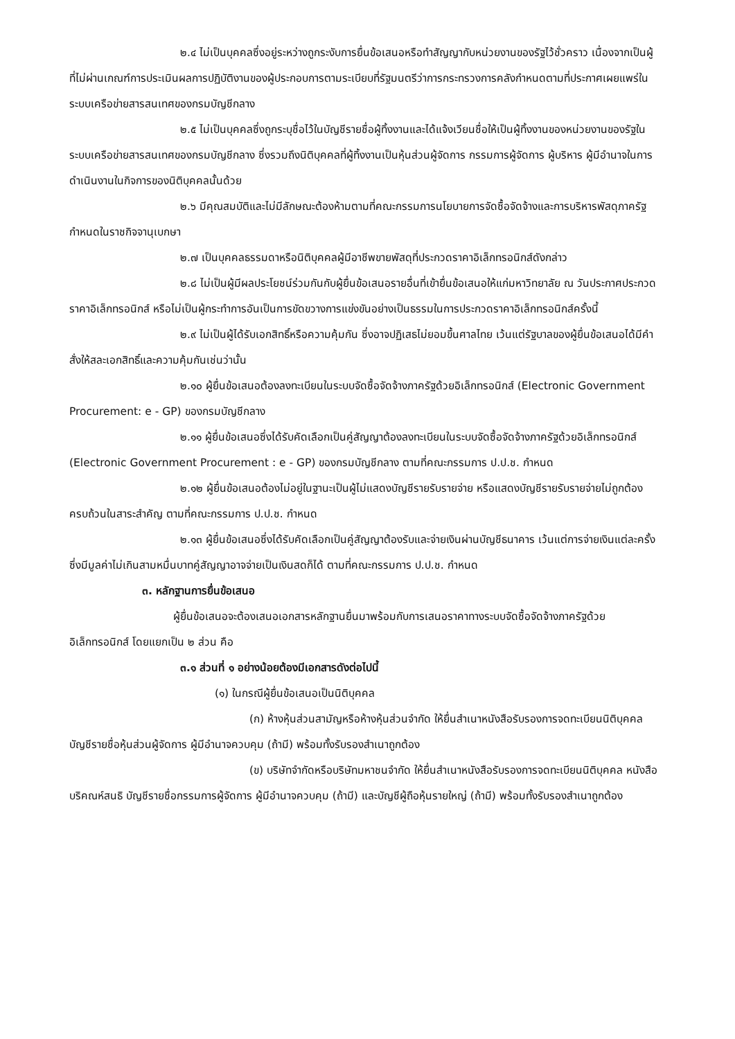๒.๔ ไม่เป็นบุคคลซึ่งอยู่ระหว่างถูกระงับการยื่นข้อเสนอหรือทำสัญญากับหน่วยงานของรัฐไว้ชั่วคราว เนื่องจากเป็นผู้ที่ไม่ผ่านเกณฑ์การประเมินผลการปฏิบัติงานของผู้ประกอบการตามระเบียบที่รัฐมนตรีว่าการกระทรวงการคลังกำหนดตามที่ประกาศเผยแพร่ในระบบเครือข่ายสารสนเทศของกรมบัญชีกลาง
๒.๕ ไม่เป็นบุคคลซึ่งถูกระบุชื่อไว้ในบัญชีรายชื่อผู้ทิ้งงานและได้แจ้งเวียนชื่อให้เป็นผู้ทิ้งงานของหน่วยงานของรัฐในระบบเครือข่ายสารสนเทศของกรมบัญชีกลาง ซึ่งรวมถึงนิติบุคคลที่ผู้ทิ้งงานเป็นหุ้นส่วนผู้จัดการ กรรมการผู้จัดการ ผู้บริหาร ผู้มีอำนาจในการดำเนินงานในกิจการของนิติบุคคลนั้นด้วย
๒.๖ มีคุณสมบัติและไม่มีลักษณะต้องห้ามตามที่คณะกรรมการนโยบายการจัดซื้อจัดจ้างและการบริหารพัสดุภาครัฐกำหนดในราชกิจจานุเบกษา
๒.๗ เป็นบุคคลธรรมดาหรือนิติบุคคลผู้มีอาชีพขายพัสดุที่ประกวดราคาอิเล็กทรอนิกส์ดังกล่าว
๒.๘ ไม่เป็นผู้มีผลประโยชน์ร่วมกันกับผู้ยื่นข้อเสนอรายอื่นที่เข้ายื่นข้อเสนอให้แก่มหาวิทยาลัย ณ วันประกาศประกวดราคาอิเล็กทรอนิกส์ หรือไม่เป็นผู้กระทำการอันเป็นการขัดขวางการแข่งขันอย่างเป็นธรรมในการประกวดราคาอิเล็กทรอนิกส์ครั้งนี้
๒.๙ ไม่เป็นผู้ได้รับเอกสิทธิ์หรือความคุ้มกัน ซึ่งอาจปฏิเสธไม่ยอมขึ้นศาลไทย เว้นแต่รัฐบาลของผู้ยื่นข้อเสนอได้มีคำสั่งให้สละเอกสิทธิ์และความคุ้มกันเช่นว่านั้น
๒.๑๐ ผู้ยื่นข้อเสนอต้องลงทะเบียนในระบบจัดซื้อจัดจ้างภาครัฐด้วยอิเล็กทรอนิกส์ (Electronic Government Procurement: e - GP) ของกรมบัญชีกลาง
๒.๑๑ ผู้ยื่นข้อเสนอซึ่งได้รับคัดเลือกเป็นคู่สัญญาต้องลงทะเบียนในระบบจัดซื้อจัดจ้างภาครัฐด้วยอิเล็กทรอนิกส์ (Electronic Government Procurement : e - GP) ของกรมบัญชีกลาง ตามที่คณะกรรมการ ป.ป.ช. กำหนด
๒.๑๒ ผู้ยื่นข้อเสนอต้องไม่อยู่ในฐานะเป็นผู้ไม่แสดงบัญชีรายรับรายจ่าย หรือแสดงบัญชีรายรับรายจ่ายไม่ถูกต้องครบถ้วนในสาระสำคัญ ตามที่คณะกรรมการ ป.ป.ช. กำหนด
๒.๑๓ ผู้ยื่นข้อเสนอซึ่งได้รับคัดเลือกเป็นคู่สัญญาต้องรับและจ่ายเงินผ่านบัญชีธนาคาร เว้นแต่การจ่ายเงินแต่ละครั้งซึ่งมีมูลค่าไม่เกินสามหมื่นบาทคู่สัญญาอาจจ่ายเป็นเงินสดก็ได้ ตามที่คณะกรรมการ ป.ป.ช. กำหนด
๓. หลักฐานการยื่นข้อเสนอ
ผู้ยื่นข้อเสนอจะต้องเสนอเอกสารหลักฐานยื่นมาพร้อมกับการเสนอราคาทางระบบจัดซื้อจัดจ้างภาครัฐด้วยอิเล็กทรอนิกส์ โดยแยกเป็น ๒ ส่วน คือ
๓.๑ ส่วนที่ ๑ อย่างน้อยต้องมีเอกสารดังต่อไปนี้
(๑) ในกรณีผู้ยื่นข้อเสนอเป็นนิติบุคคล
(ก) ห้างหุ้นส่วนสามัญหรือห้างหุ้นส่วนจำกัด ให้ยื่นสำเนาหนังสือรับรองการจดทะเบียนนิติบุคคล บัญชีรายชื่อหุ้นส่วนผู้จัดการ ผู้มีอำนาจควบคุม (ถ้ามี) พร้อมทั้งรับรองสำเนาถูกต้อง
(ข) บริษัทจำกัดหรือบริษัทมหาชนจำกัด ให้ยื่นสำเนาหนังสือรับรองการจดทะเบียนนิติบุคคล หนังสือบริคณห์สนธิ บัญชีรายชื่อกรรมการผู้จัดการ ผู้มีอำนาจควบคุม (ถ้ามี) และบัญชีผู้ถือหุ้นรายใหญ่ (ถ้ามี) พร้อมทั้งรับรองสำเนาถูกต้อง